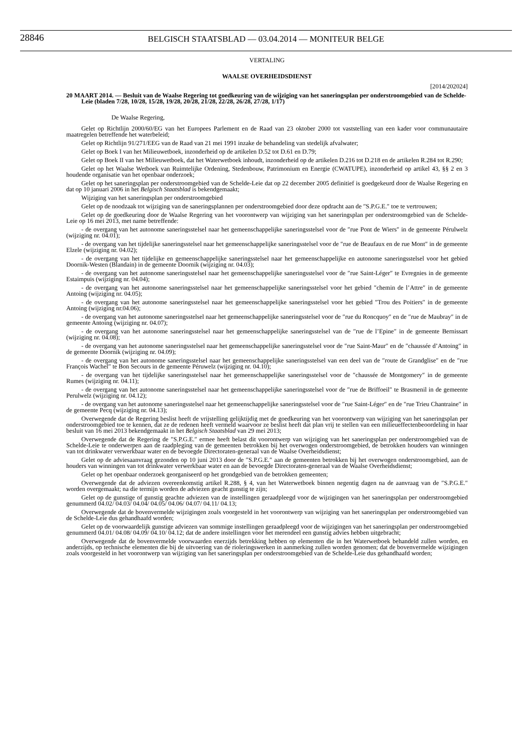28846
BELGISCH STAATSBLAD — 03.04.2014 — MONITEUR BELGE
VERTALING
WAALSE OVERHEIDSDIENST
[2014/202024]
20 MAART 2014. — Besluit van de Waalse Regering tot goedkeuring van de wijziging van het saneringsplan per onderstroomgebied van de Schelde-Leie (bladen 7/28, 10/28, 15/28, 19/28, 20/28, 21/28, 22/28, 26/28, 27/28, 1/17)
De Waalse Regering,
Gelet op Richtlijn 2000/60/EG van het Europees Parlement en de Raad van 23 oktober 2000 tot vaststelling van een kader voor communautaire maatregelen betreffende het waterbeleid;
Gelet op Richtlijn 91/271/EEG van de Raad van 21 mei 1991 inzake de behandeling van stedelijk afvalwater;
Gelet op Boek I van het Milieuwetboek, inzonderheid op de artikelen D.52 tot D.61 en D.79;
Gelet op Boek II van het Milieuwetboek, dat het Waterwetboek inhoudt, inzonderheid op de artikelen D.216 tot D.218 en de artikelen R.284 tot R.290;
Gelet op het Waalse Wetboek van Ruimtelijke Ordening, Stedenbouw, Patrimonium en Energie (CWATUPE), inzonderheid op artikel 43, §§ 2 en 3 houdende organisatie van het openbaar onderzoek;
Gelet op het saneringsplan per onderstroomgebied van de Schelde-Leie dat op 22 december 2005 definitief is goedgekeurd door de Waalse Regering en dat op 10 januari 2006 in het Belgisch Staatsblad is bekendgemaakt;
Wijziging van het saneringsplan per onderstroomgebied
Gelet op de noodzaak tot wijziging van de saneringsplannen per onderstroomgebied door deze opdracht aan de ″S.P.G.E.″ toe te vertrouwen;
Gelet op de goedkeuring door de Waalse Regering van het voorontwerp van wijziging van het saneringsplan per onderstroomgebied van de Schelde-Leie op 16 mei 2013, met name betreffende:
- de overgang van het autonome saneringsstelsel naar het gemeenschappelijke saneringsstelsel voor de ″rue Pont de Wiers″ in de gemeente Pérulwelz (wijziging nr. 04.01);
- de overgang van het tijdelijke saneringsstelsel naar het gemeenschappelijke saneringsstelsel voor de ″rue de Beaufaux en de rue Mont″ in de gemeente Elzele (wijziging nr. 04.02);
- de overgang van het tijdelijke en gemeenschappelijke saneringsstelsel naar het gemeenschappelijke en autonome saneringsstelsel voor het gebied Doornik-Westen (Blandain) in de gemeente Doornik (wijziging nr. 04.03);
- de overgang van het autonome saneringsstelsel naar het gemeenschappelijke saneringsstelsel voor de ″rue Saint-Léger″ te Evregnies in de gemeente Estaimpuis (wijziging nr. 04.04);
- de overgang van het autonome saneringsstelsel naar het gemeenschappelijke saneringsstelsel voor het gebied ″chemin de l’Attre″ in de gemeente Antoing (wijziging nr. 04.05);
- de overgang van het autonome saneringsstelsel naar het gemeenschappelijke saneringsstelsel voor het gebied ″Trou des Poitiers″ in de gemeente Antoing (wijziging nr.04.06);
- de overgang van het autonome saneringsstelsel naar het gemeenschappelijke saneringsstelsel voor de ″rue du Roncquoy″ en de ″rue de Maubray″ in de gemeente Antoing (wijziging nr. 04.07);
- de overgang van het autonome saneringsstelsel naar het gemeenschappelijke saneringsstelsel van de ″rue de l’Epine″ in de gemeente Bernissart (wijziging nr. 04.08);
- de overgang van het autonome saneringsstelsel naar het gemeenschappelijke saneringsstelsel voor de ″rue Saint-Maur″ en de ″chaussée d’Antoing″ in de gemeente Doornik (wijziging nr. 04.09);
- de overgang van het autonome saneringsstelsel naar het gemeenschappelijke saneringsstelsel van een deel van de ″route de Grandglise″ en de ″rue François Wachel″ te Bon Secours in de gemeente Péruwelz (wijziging nr. 04.10);
- de overgang van het tijdelijke saneringsstelsel naar het gemeenschappelijke saneringsstelsel voor de ″chaussée de Montgomery″ in de gemeente Rumes (wijziging nr. 04.11);
- de overgang van het autonome saneringsstelsel naar het gemeenschappelijke saneringsstelsel voor de ″rue de Briffoeil″ te Brasmenil in de gemeente Perulwelz (wijziging nr. 04.12);
- de overgang van het autonome saneringsstelsel naar het gemeenschappelijke saneringsstelsel voor de ″rue Saint-Léger″ en de ″rue Trieu Chantraine″ in de gemeente Pecq (wijziging nr. 04.13);
Overwegende dat de Regering beslist heeft de vrijstelling gelijktijdig met de goedkeuring van het voorontwerp van wijziging van het saneringsplan per onderstroomgebied toe te kennen, dat ze de redenen heeft vermeld waarvoor ze beslist heeft dat plan vrij te stellen van een milieueffectenbeoordeling in haar besluit van 16 mei 2013 bekendgemaakt in het Belgisch Staatsblad van 29 mei 2013;
Overwegende dat de Regering de ″S.P.G.E.″ ermee heeft belast dit voorontwerp van wijziging van het saneringsplan per onderstroomgebied van de Schelde-Leie te onderwerpen aan de raadpleging van de gemeenten betrokken bij het overwogen onderstroomgebied, de betrokken houders van winningen van tot drinkwater verwerkbaar water en de bevoegde Directoraten-generaal van de Waalse Overheidsdienst;
Gelet op de adviesaanvraag gezonden op 10 juni 2013 door de ″S.P.G.E.″ aan de gemeenten betrokken bij het overwogen onderstroomgebied, aan de houders van winningen van tot drinkwater verwerkbaar water en aan de bevoegde Directoraten-generaal van de Waalse Overheidsdienst;
Gelet op het openbaar onderzoek georganiseerd op het grondgebied van de betrokken gemeenten;
Overwegende dat de adviezen overeenkomstig artikel R.288, § 4, van het Waterwetboek binnen negentig dagen na de aanvraag van de ″S.P.G.E.″ worden overgemaakt; na die termijn worden de adviezen geacht gunstig te zijn;
Gelet op de gunstige of gunstig geachte adviezen van de instellingen geraadpleegd voor de wijzigingen van het saneringsplan per onderstroomgebied genummerd 04.02/ 04.03/ 04.04/ 04.05/ 04.06/ 04.07/ 04.11/ 04.13;
Overwegende dat de bovenvermelde wijzigingen zoals voorgesteld in het voorontwerp van wijziging van het saneringsplan per onderstroomgebied van de Schelde-Leie dus gehandhaafd worden;
Gelet op de voorwaardelijk gunstige adviezen van sommige instellingen geraadpleegd voor de wijzigingen van het saneringsplan per onderstroomgebied genummerd 04.01/ 04.08/ 04.09/ 04.10/ 04.12; dat de andere instellingen voor het merendeel een gunstig advies hebben uitgebracht;
Overwegende dat de bovenvermelde voorwaarden enerzijds betrekking hebben op elementen die in het Waterwetboek behandeld zullen worden, en anderzijds, op technische elementen die bij de uitvoering van de rioleringswerken in aanmerking zullen worden genomen; dat de bovenvermelde wijzigingen zoals voorgesteld in het voorontwerp van wijziging van het saneringsplan per onderstroomgebied van de Schelde-Leie dus gehandhaafd worden;